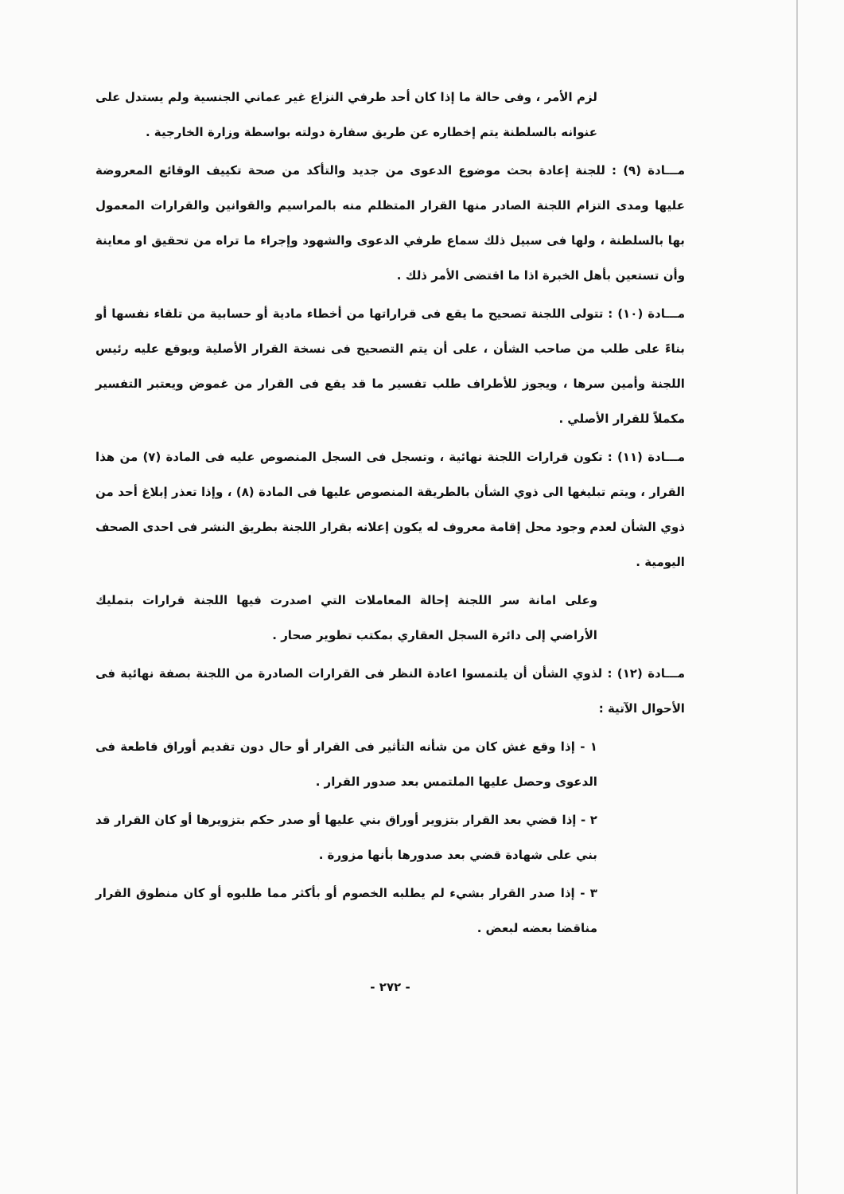لزم الأمر ، وفى حالة ما إذا كان أحد طرفي النزاع غير عماني الجنسية ولم يستدل على عنوانه بالسلطنة يتم إخطاره عن طريق سفارة دولته بواسطة وزارة الخارجية .
مـــادة (٩) : للجنة إعادة بحث موضوع الدعوى من جديد والتأكد من صحة تكييف الوقائع المعروضة عليها ومدى التزام اللجنة الصادر منها القرار المتظلم منه بالمراسيم والقوانين والقرارات المعمول بها بالسلطنة ، ولها فى سبيل ذلك سماع طرفي الدعوى والشهود وإجراء ما تراه من تحقيق او معاينة وأن تستعين بأهل الخبرة اذا ما اقتضى الأمر ذلك .
مـــادة (١٠) : تتولى اللجنة تصحيح ما يقع فى قراراتها من أخطاء مادية أو حسابية من تلقاء نفسها أو بناءً على طلب من صاحب الشأن ، على أن يتم التصحيح فى نسخة القرار الأصلية ويوقع عليه رئيس اللجنة وأمين سرها ، ويجوز للأطراف طلب تفسير ما قد يقع فى القرار من غموض ويعتبر التفسير مكملاً للقرار الأصلي .
مـــادة (١١) : تكون قرارات اللجنة نهائية ، وتسجل فى السجل المنصوص عليه فى المادة (٧) من هذا القرار ، ويتم تبليغها الى ذوي الشأن بالطريقة المنصوص عليها فى المادة (٨) ، وإذا تعذر إبلاغ أحد من ذوي الشأن لعدم وجود محل إقامة معروف له يكون إعلانه بقرار اللجنة بطريق النشر فى احدى الصحف اليومية .
وعلى امانة سر اللجنة إحالة المعاملات التي اصدرت فيها اللجنة قرارات بتمليك الأراضي إلى دائرة السجل العقاري بمكتب تطوير صحار .
مـــادة (١٢) : لذوي الشأن أن يلتمسوا اعادة النظر فى القرارات الصادرة من اللجنة بصفة نهائية فى الأحوال الآتية :
١ - إذا وقع غش كان من شأنه التأثير فى القرار أو حال دون تقديم أوراق قاطعة فى الدعوى وحصل عليها الملتمس بعد صدور القرار .
٢ - إذا قضي بعد القرار بتزوير أوراق بني عليها أو صدر حكم بتزويرها أو كان القرار قد بني على شهادة قضي بعد صدورها بأنها مزورة .
٣ - إذا صدر القرار بشيء لم يطلبه الخصوم أو بأكثر مما طلبوه أو كان منطوق القرار مناقضا بعضه لبعض .
- ٢٧٢ -